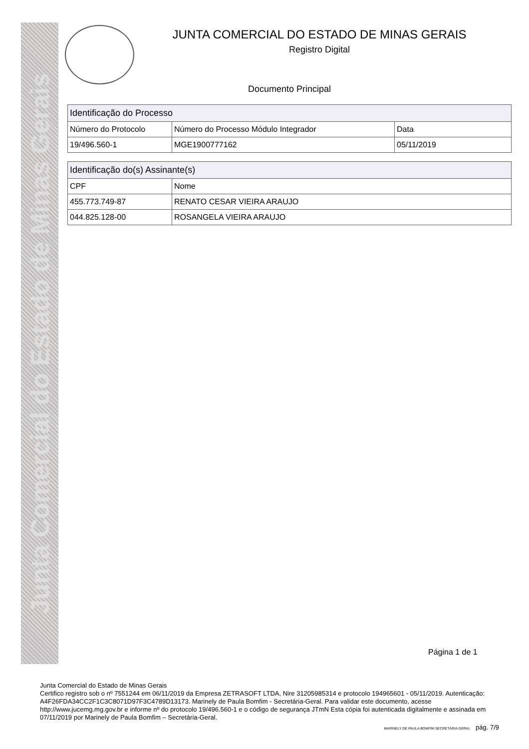Junta Comercial do Estado de Minas Gerais
JUNTA COMERCIAL DO ESTADO DE MINAS GERAIS
Registro Digital
Documento Principal
| Identificação do Processo | | |
| --- | --- | --- |
| Número do Protocolo | Número do Processo Módulo Integrador | Data |
| 19/496.560-1 | MGE1900777162 | 05/11/2019 |
| Identificação do(s) Assinante(s) | |
| --- | --- |
| CPF | Nome |
| 455.773.749-87 | RENATO CESAR VIEIRA ARAUJO |
| 044.825.128-00 | ROSANGELA VIEIRA ARAUJO |
Página 1 de 1
Junta Comercial do Estado de Minas Gerais
Certifico registro sob o nº 7551244 em 06/11/2019 da Empresa ZETRASOFT LTDA, Nire 31205985314 e protocolo 194965601 - 05/11/2019. Autenticação: A4F26FDA34CC2F1C3C8071D97F3C4789D13173. Marinely de Paula Bomfim - Secretária-Geral. Para validar este documento, acesse http://www.jucemg.mg.gov.br e informe nº do protocolo 19/496.560-1 e o código de segurança JTmN Esta cópia foi autenticada digitalmente e assinada em 07/11/2019 por Marinely de Paula Bomfim – Secretária-Geral.
MARINELY DE PAULA BOMFIM SECRETÁRIA GERAL pág. 7/9